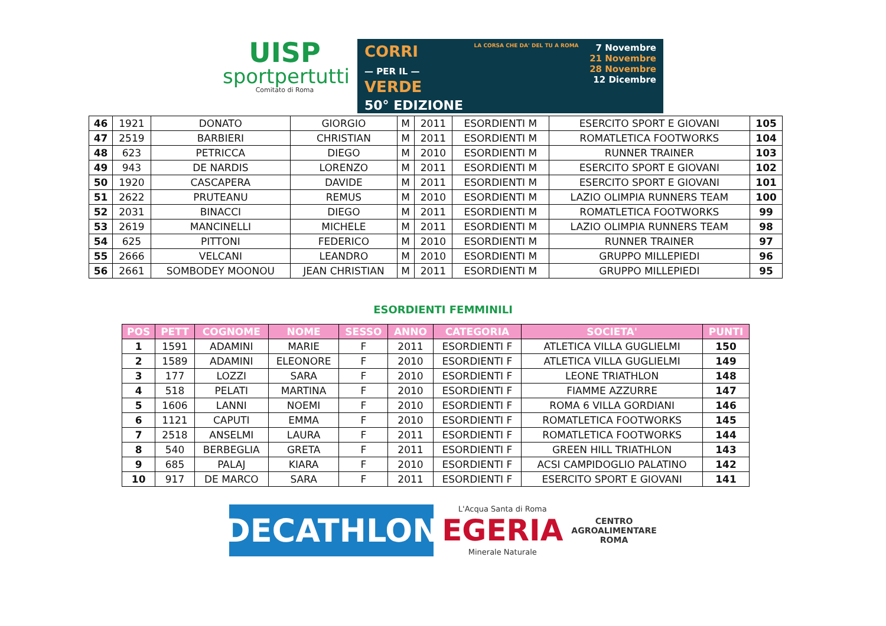UISP
sportpertutti
Comitato di Roma
CORRI
— PER IL —
VERDE
50° EDIZIONE
LA CORSA CHE DA' DEL TU A ROMA
7 Novembre
21 Novembre
28 Novembre
12 Dicembre
| 46 | 1921 | DONATO | GIORGIO | M | 2011 | ESORDIENTI M | ESERCITO SPORT E GIOVANI | 105 |
| 47 | 2519 | BARBIERI | CHRISTIAN | M | 2011 | ESORDIENTI M | ROMATLETICA FOOTWORKS | 104 |
| 48 | 623 | PETRICCA | DIEGO | M | 2010 | ESORDIENTI M | RUNNER TRAINER | 103 |
| 49 | 943 | DE NARDIS | LORENZO | M | 2011 | ESORDIENTI M | ESERCITO SPORT E GIOVANI | 102 |
| 50 | 1920 | CASCAPERA | DAVIDE | M | 2011 | ESORDIENTI M | ESERCITO SPORT E GIOVANI | 101 |
| 51 | 2622 | PRUTEANU | REMUS | M | 2010 | ESORDIENTI M | LAZIO OLIMPIA RUNNERS TEAM | 100 |
| 52 | 2031 | BINACCI | DIEGO | M | 2011 | ESORDIENTI M | ROMATLETICA FOOTWORKS | 99 |
| 53 | 2619 | MANCINELLI | MICHELE | M | 2011 | ESORDIENTI M | LAZIO OLIMPIA RUNNERS TEAM | 98 |
| 54 | 625 | PITTONI | FEDERICO | M | 2010 | ESORDIENTI M | RUNNER TRAINER | 97 |
| 55 | 2666 | VELCANI | LEANDRO | M | 2010 | ESORDIENTI M | GRUPPO MILLEPIEDI | 96 |
| 56 | 2661 | SOMBODEY MOONOU | JEAN CHRISTIAN | M | 2011 | ESORDIENTI M | GRUPPO MILLEPIEDI | 95 |
ESORDIENTI FEMMINILI
| POS | PETT | COGNOME | NOME | SESSO | ANNO | CATEGORIA | SOCIETA' | PUNTI |
| --- | --- | --- | --- | --- | --- | --- | --- | --- |
| 1 | 1591 | ADAMINI | MARIE | F | 2011 | ESORDIENTI F | ATLETICA VILLA GUGLIELMI | 150 |
| 2 | 1589 | ADAMINI | ELEONORE | F | 2010 | ESORDIENTI F | ATLETICA VILLA GUGLIELMI | 149 |
| 3 | 177 | LOZZI | SARA | F | 2010 | ESORDIENTI F | LEONE TRIATHLON | 148 |
| 4 | 518 | PELATI | MARTINA | F | 2010 | ESORDIENTI F | FIAMME AZZURRE | 147 |
| 5 | 1606 | LANNI | NOEMI | F | 2010 | ESORDIENTI F | ROMA 6 VILLA GORDIANI | 146 |
| 6 | 1121 | CAPUTI | EMMA | F | 2010 | ESORDIENTI F | ROMATLETICA FOOTWORKS | 145 |
| 7 | 2518 | ANSELMI | LAURA | F | 2011 | ESORDIENTI F | ROMATLETICA FOOTWORKS | 144 |
| 8 | 540 | BERBEGLIA | GRETA | F | 2011 | ESORDIENTI F | GREEN HILL TRIATHLON | 143 |
| 9 | 685 | PALAJ | KIARA | F | 2010 | ESORDIENTI F | ACSI CAMPIDOGLIO PALATINO | 142 |
| 10 | 917 | DE MARCO | SARA | F | 2011 | ESORDIENTI F | ESERCITO SPORT E GIOVANI | 141 |
DECATHLON
L'Acqua Santa di Roma
EGERIA
Minerale Naturale
CENTRO
AGROALIMENTARE
ROMA